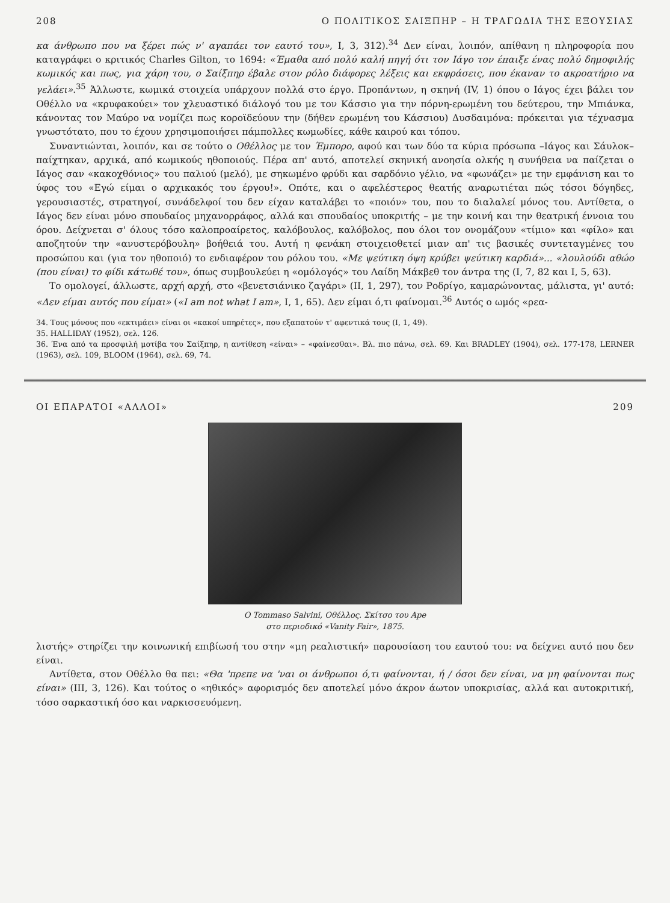208 Ο ΠΟΛΙΤΙΚΟΣ ΣΑΙΞΠΗΡ – Η ΤΡΑΓΩΔΙΑ ΤΗΣ ΕΞΟΥΣΙΑΣ
κα άνθρωπο που να ξέρει πώς ν' αγαπάει τον εαυτό του», Ι, 3, 312).<sup>34</sup> Δεν είναι, λοιπόν, απίθανη η πληροφορία που καταγράφει ο κριτικός Charles Gilton, το 1694: «Έμαθα από πολύ καλή πηγή ότι τον Ιάγο τον έπαιξε ένας πολύ δημοφιλής κωμικός και πως, για χάρη του, ο Σαίξπηρ έβαλε στον ρόλο διάφορες λέξεις και εκφράσεις, που έκαναν το ακροατήριο να γελάει».<sup>35</sup> Άλλωστε, κωμικά στοιχεία υπάρχουν πολλά στο έργο. Προπάντων, η σκηνή (IV, 1) όπου ο Ιάγος έχει βάλει τον Οθέλλο να «κρυφακούει» τον χλευαστικό διάλογό του με τον Κάσσιο για την πόρνη-ερωμένη του δεύτερου, την Μπιάνκα, κάνοντας τον Μαύρο να νομίζει πως κοροϊδεύουν την (δήθεν ερωμένη του Κάσσιου) Δυσδαιμόνα: πρόκειται για τέχνασμα γνωστότατο, που το έχουν χρησιμοποιήσει πάμπολλες κωμωδίες, κάθε καιρού και τόπου.
Συναντιώνται, λοιπόν, και σε τούτο ο Οθέλλος με τον Έμπορο, αφού και των δύο τα κύρια πρόσωπα –Ιάγος και Σάυλοκ– παίχτηκαν, αρχικά, από κωμικούς ηθοποιούς. Πέρα απ' αυτό, αποτελεί σκηνική ανοησία ολκής η συνήθεια να παίζεται ο Ιάγος σαν «κακοχθόνιος» του παλιού (μελό), με σηκωμένο φρύδι και σαρδόνιο γέλιο, να «φωνάζει» με την εμφάνιση και το ύφος του «Εγώ είμαι ο αρχικακός του έργου!». Οπότε, και ο αφελέστερος θεατής αναρωτιέται πώς τόσοι δόγηδες, γερουσιαστές, στρατηγοί, συνάδελφοί του δεν είχαν καταλάβει το «ποιόν» του, που το διαλαλεί μόνος του. Αντίθετα, ο Ιάγος δεν είναι μόνο σπουδαίος μηχανορράφος, αλλά και σπουδαίος υποκριτής – με την κοινή και την θεατρική έννοια του όρου. Δείχνεται σ' όλους τόσο καλοπροαίρετος, καλόβουλος, καλόβολος, που όλοι τον ονομάζουν «τίμιο» και «φίλο» και αποζητούν την «ανυστερόβουλη» βοήθειά του. Αυτή η φενάκη στοιχειοθετεί μιαν απ' τις βασικές συντεταγμένες του προσώπου και (για τον ηθοποιό) το ενδιαφέρον του ρόλου του. «Με ψεύτικη όψη κρύβει ψεύτικη καρδιά»... «λουλούδι αθώο (που είναι) το φίδι κάτωθέ του», όπως συμβουλεύει η «ομόλογός» του Λαίδη Μάκβεθ τον άντρα της (Ι, 7, 82 και Ι, 5, 63).
Το ομολογεί, άλλωστε, αρχή αρχή, στο «βενετσιάνικο ζαγάρι» (ΙΙ, 1, 297), τον Ροδρίγο, καμαρώνοντας, μάλιστα, γι' αυτό: «Δεν είμαι αυτός που είμαι» («I am not what I am», Ι, 1, 65). Δεν είμαι ό,τι φαίνομαι.<sup>36</sup> Αυτός ο ωμός «ρεα-
34. Τους μόνους που «εκτιμάει» είναι οι «κακοί υπηρέτες», που εξαπατούν τ' αφεντικά τους (Ι, 1, 49).
35. HALLIDAY (1952), σελ. 126.
36. Ένα από τα προσφιλή μοτίβα του Σαίξπηρ, η αντίθεση «είναι» – «φαίνεσθαι». Βλ. πιο πάνω, σελ. 69. Και BRADLEY (1904), σελ. 177-178, LERNER (1963), σελ. 109, BLOOM (1964), σελ. 69, 74.
ΟΙ ΕΠΑΡΑΤΟΙ «ΑΛΛΟΙ» 209
Ο Tommaso Salvini, Οθέλλος. Σκίτσο του Ape
στο περιοδικό «Vanity Fair», 1875.
λιστής» στηρίζει την κοινωνική επιβίωσή του στην «μη ρεαλιστική» παρουσίαση του εαυτού του: να δείχνει αυτό που δεν είναι.
Αντίθετα, στον Οθέλλο θα πει: «Θα 'πρεπε να 'ναι οι άνθρωποι ό,τι φαίνονται, ή / όσοι δεν είναι, να μη φαίνονται πως είναι» (ΙΙΙ, 3, 126). Και τούτος ο «ηθικός» αφορισμός δεν αποτελεί μόνο άκρον άωτον υποκρισίας, αλλά και αυτοκριτική, τόσο σαρκαστική όσο και ναρκισσευόμενη.